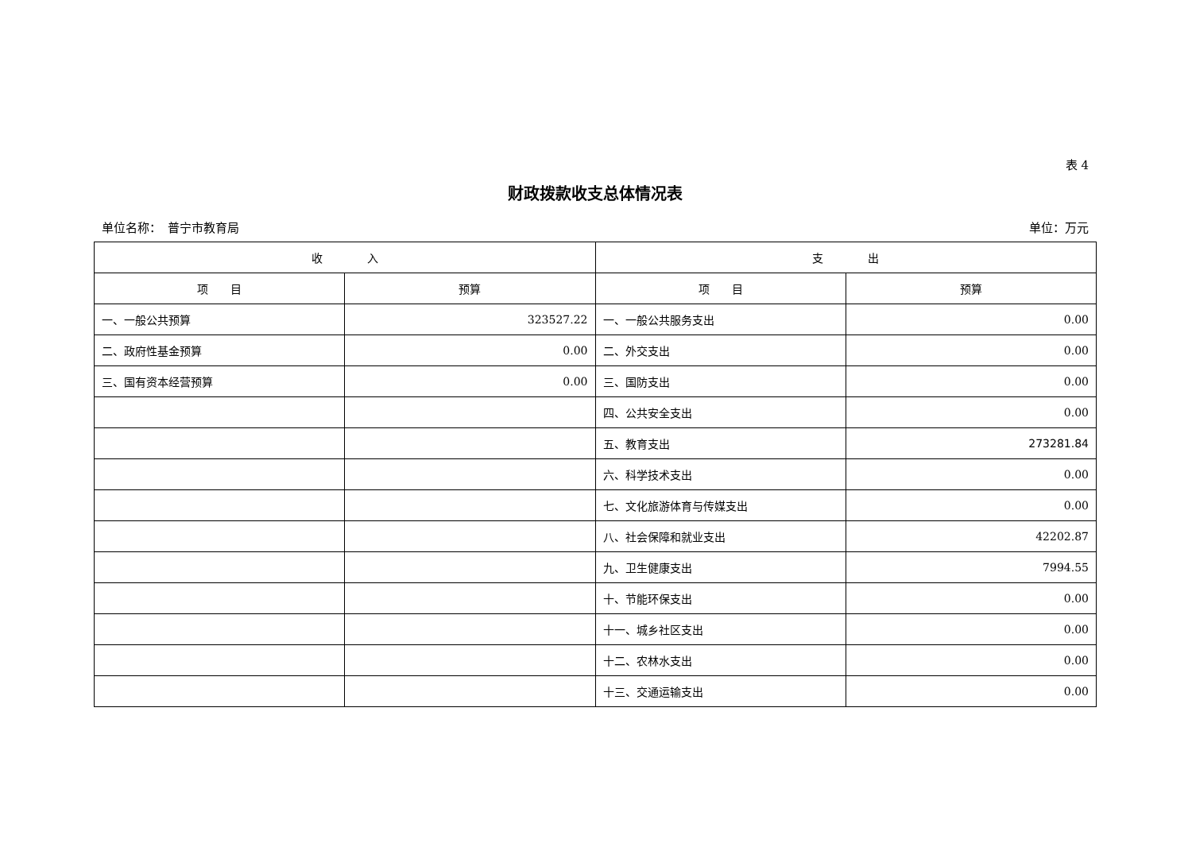表 4
财政拨款收支总体情况表
单位名称：　普宁市教育局 单位：万元
| 收 入 | | 支 出 | |
| --- | --- | --- | --- |
| 项 目 | 预算 | 项 目 | 预算 |
| 一、一般公共预算 | 323527.22 | 一、一般公共服务支出 | 0.00 |
| 二、政府性基金预算 | 0.00 | 二、外交支出 | 0.00 |
| 三、国有资本经营预算 | 0.00 | 三、国防支出 | 0.00 |
| | | 四、公共安全支出 | 0.00 |
| | | 五、教育支出 | 273281.84 |
| | | 六、科学技术支出 | 0.00 |
| | | 七、文化旅游体育与传媒支出 | 0.00 |
| | | 八、社会保障和就业支出 | 42202.87 |
| | | 九、卫生健康支出 | 7994.55 |
| | | 十、节能环保支出 | 0.00 |
| | | 十一、城乡社区支出 | 0.00 |
| | | 十二、农林水支出 | 0.00 |
| | | 十三、交通运输支出 | 0.00 |